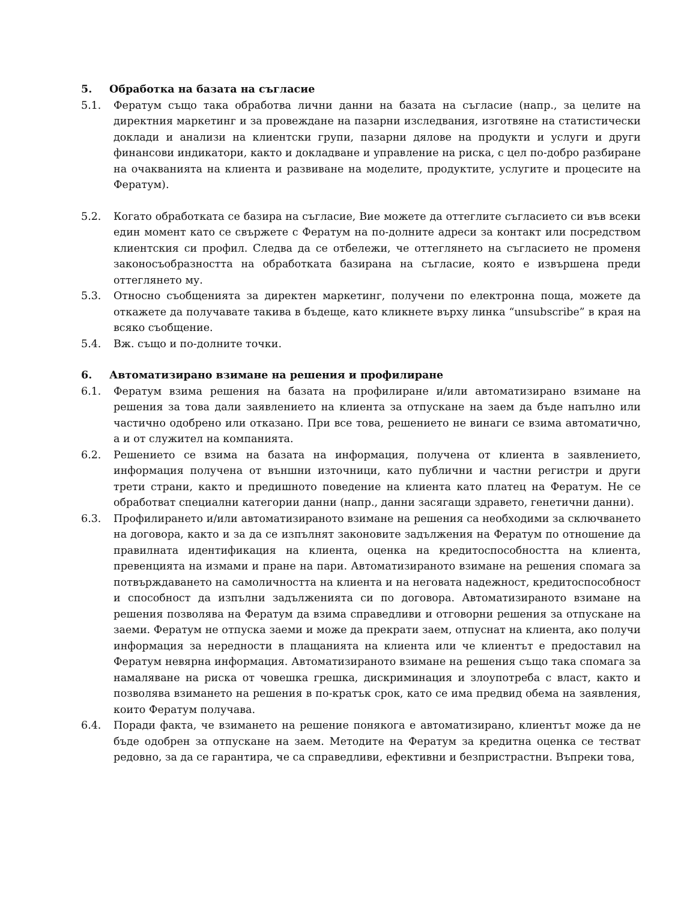5. Обработка на базата на съгласие
5.1. Фератум също така обработва лични данни на базата на съгласие (напр., за целите на директния маркетинг и за провеждане на пазарни изследвания, изготвяне на статистически доклади и анализи на клиентски групи, пазарни дялове на продукти и услуги и други финансови индикатори, както и докладване и управление на риска, с цел по-добро разбиране на очакванията на клиента и развиване на моделите, продуктите, услугите и процесите на Фератум).
5.2. Когато обработката се базира на съгласие, Вие можете да оттеглите съгласието си във всеки един момент като се свържете с Фератум на по-долните адреси за контакт или посредством клиентския си профил. Следва да се отбележи, че оттеглянето на съгласието не променя законосъобразността на обработката базирана на съгласие, която е извършена преди оттеглянето му.
5.3. Относно съобщенията за директен маркетинг, получени по електронна поща, можете да откажете да получавате такива в бъдеще, като кликнете върху линка “unsubscribe” в края на всяко съобщение.
5.4. Вж. също и по-долните точки.
6. Автоматизирано взимане на решения и профилиране
6.1. Фератум взима решения на базата на профилиране и/или автоматизирано взимане на решения за това дали заявлението на клиента за отпускане на заем да бъде напълно или частично одобрено или отказано. При все това, решението не винаги се взима автоматично, а и от служител на компанията.
6.2. Решението се взима на базата на информация, получена от клиента в заявлението, информация получена от външни източници, като публични и частни регистри и други трети страни, както и предишното поведение на клиента като платец на Фератум. Не се обработват специални категории данни (напр., данни засягащи здравето, генетични данни).
6.3. Профилирането и/или автоматизираното взимане на решения са необходими за сключването на договора, както и за да се изпълнят законовите задължения на Фератум по отношение да правилната идентификация на клиента, оценка на кредитоспособността на клиента, превенцията на измами и пране на пари. Автоматизираното взимане на решения спомага за потвърждаването на самоличността на клиента и на неговата надежност, кредитоспособност и способност да изпълни задълженията си по договора. Автоматизираното взимане на решения позволява на Фератум да взима справедливи и отговорни решения за отпускане на заеми. Фератум не отпуска заеми и може да прекрати заем, отпуснат на клиента, ако получи информация за нередности в плащанията на клиента или че клиентът е предоставил на Фератум невярна информация. Автоматизираното взимане на решения също така спомага за намаляване на риска от човешка грешка, дискриминация и злоупотреба с власт, както и позволява взимането на решения в по-кратък срок, като се има предвид обема на заявления, които Фератум получава.
6.4. Поради факта, че взимането на решение понякога е автоматизирано, клиентът може да не бъде одобрен за отпускане на заем. Методите на Фератум за кредитна оценка се тестват редовно, за да се гарантира, че са справедливи, ефективни и безпристрастни. Въпреки това,